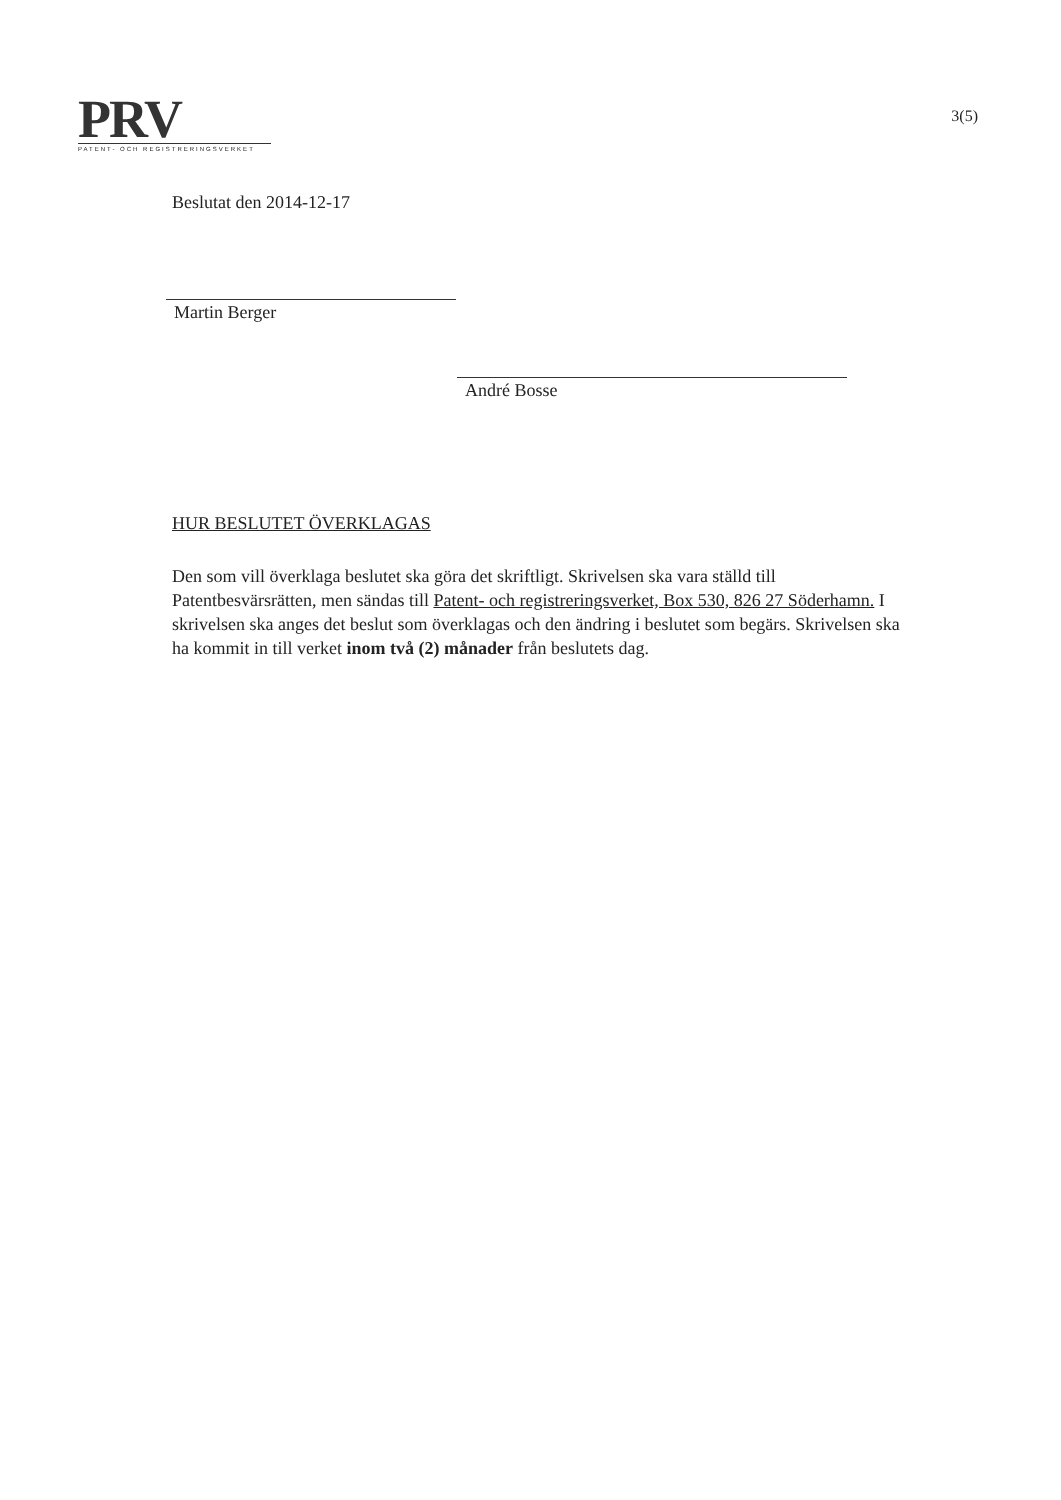PRV
PATENT- OCH REGISTRERINGSVERKET
3(5)
Beslutat den 2014-12-17
Martin Berger
André Bosse
HUR BESLUTET ÖVERKLAGAS
Den som vill överklaga beslutet ska göra det skriftligt. Skrivelsen ska vara ställd till Patentbesvärsrätten, men sändas till Patent- och registreringsverket, Box 530, 826 27 Söderhamn. I skrivelsen ska anges det beslut som överklagas och den ändring i beslutet som begärs. Skrivelsen ska ha kommit in till verket inom två (2) månader från beslutets dag.